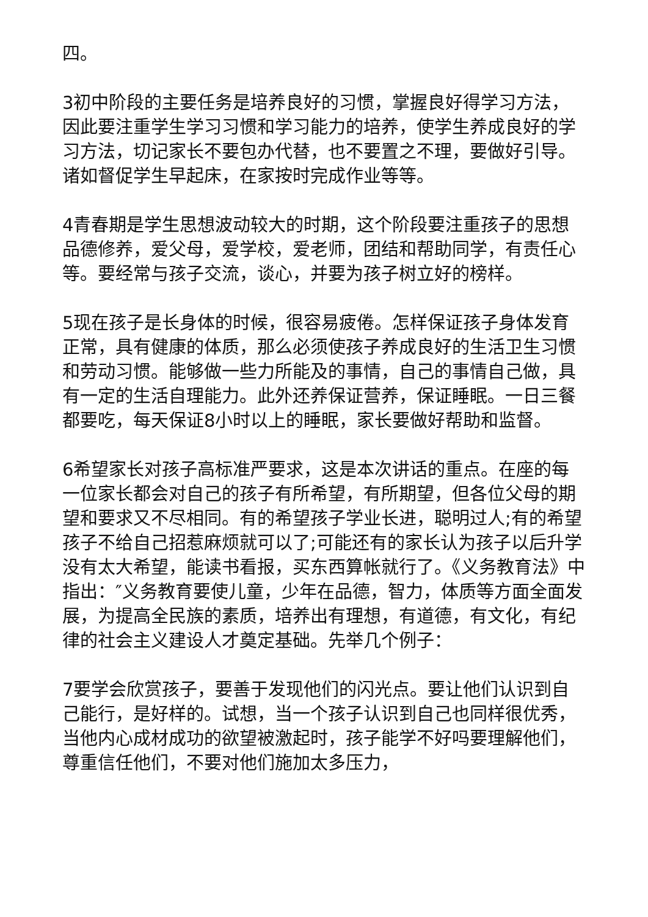四。
3初中阶段的主要任务是培养良好的习惯，掌握良好得学习方法，因此要注重学生学习习惯和学习能力的培养，使学生养成良好的学习方法，切记家长不要包办代替，也不要置之不理，要做好引导。诸如督促学生早起床，在家按时完成作业等等。
4青春期是学生思想波动较大的时期，这个阶段要注重孩子的思想品德修养，爱父母，爱学校，爱老师，团结和帮助同学，有责任心等。要经常与孩子交流，谈心，并要为孩子树立好的榜样。
5现在孩子是长身体的时候，很容易疲倦。怎样保证孩子身体发育正常，具有健康的体质，那么必须使孩子养成良好的生活卫生习惯和劳动习惯。能够做一些力所能及的事情，自己的事情自己做，具有一定的生活自理能力。此外还养保证营养，保证睡眠。一日三餐都要吃，每天保证8小时以上的睡眠，家长要做好帮助和监督。
6希望家长对孩子高标准严要求，这是本次讲话的重点。在座的每一位家长都会对自己的孩子有所希望，有所期望，但各位父母的期望和要求又不尽相同。有的希望孩子学业长进，聪明过人;有的希望孩子不给自己招惹麻烦就可以了;可能还有的家长认为孩子以后升学没有太大希望，能读书看报，买东西算帐就行了。《义务教育法》中指出：″义务教育要使儿童，少年在品德，智力，体质等方面全面发展，为提高全民族的素质，培养出有理想，有道德，有文化，有纪律的社会主义建设人才奠定基础。先举几个例子：
7要学会欣赏孩子，要善于发现他们的闪光点。要让他们认识到自己能行，是好样的。试想，当一个孩子认识到自己也同样很优秀，当他内心成材成功的欲望被激起时，孩子能学不好吗要理解他们，尊重信任他们，不要对他们施加太多压力，